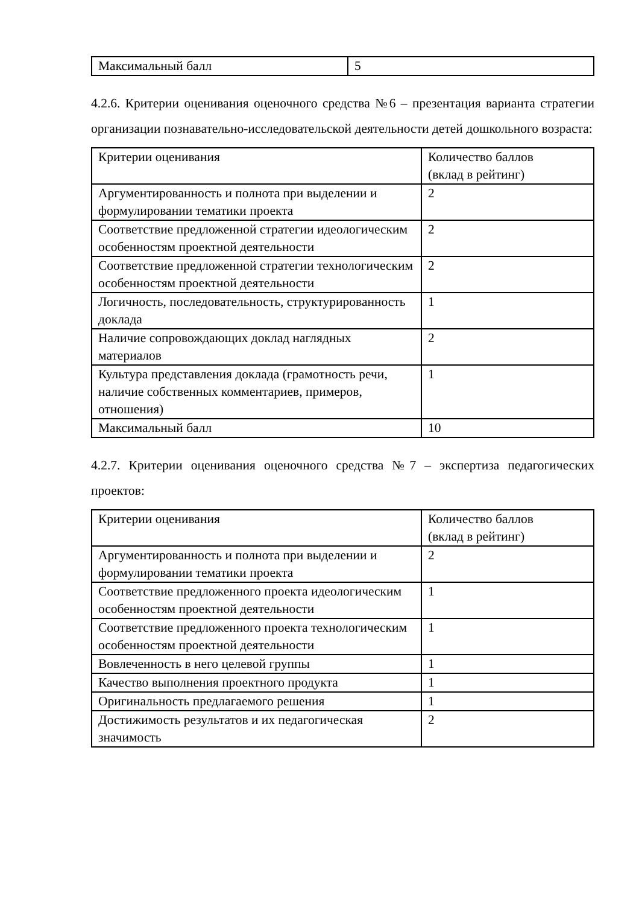| Максимальный балл | 5 |
4.2.6. Критерии оценивания оценочного средства №6 – презентация варианта стратегии организации познавательно-исследовательской деятельности детей дошкольного возраста:
| Критерии оценивания | Количество баллов (вклад в рейтинг) |
| Аргументированность и полнота при выделении и формулировании тематики проекта | 2 |
| Соответствие предложенной стратегии идеологическим особенностям проектной деятельности | 2 |
| Соответствие предложенной стратегии технологическим особенностям проектной деятельности | 2 |
| Логичность, последовательность, структурированность доклада | 1 |
| Наличие сопровождающих доклад наглядных материалов | 2 |
| Культура представления доклада (грамотность речи, наличие собственных комментариев, примеров, отношения) | 1 |
| Максимальный балл | 10 |
4.2.7. Критерии оценивания оценочного средства №7 – экспертиза педагогических проектов:
| Критерии оценивания | Количество баллов (вклад в рейтинг) |
| Аргументированность и полнота при выделении и формулировании тематики проекта | 2 |
| Соответствие предложенного проекта идеологическим особенностям проектной деятельности | 1 |
| Соответствие предложенного проекта технологическим особенностям проектной деятельности | 1 |
| Вовлеченность в него целевой группы | 1 |
| Качество выполнения проектного продукта | 1 |
| Оригинальность предлагаемого решения | 1 |
| Достижимость результатов и их педагогическая значимость | 2 |